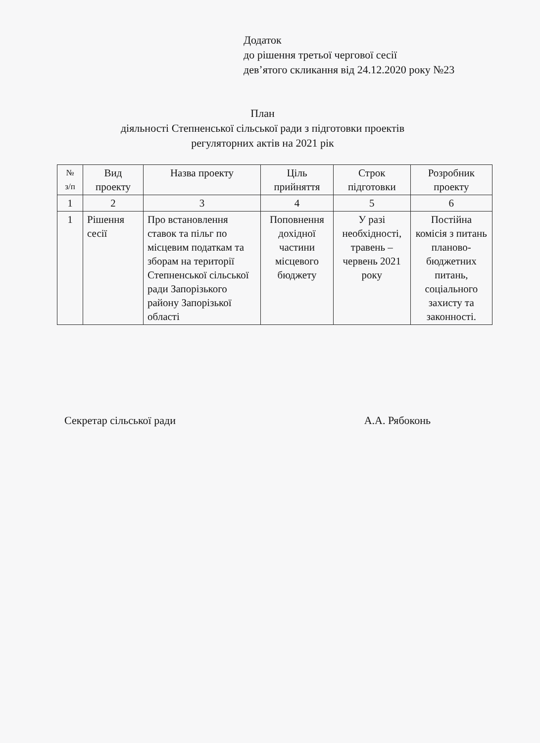Додаток
до рішення третьої чергової сесії
дев’ятого скликання від 24.12.2020 року №23
План
діяльності Степненської сільської ради з підготовки проектів
регуляторних актів на 2021 рік
| № з/п | Вид проекту | Назва проекту | Ціль прийняття | Строк підготовки | Розробник проекту |
| --- | --- | --- | --- | --- | --- |
| 1 | 2 | 3 | 4 | 5 | 6 |
| 1 | Рішення сесії | Про встановлення ставок та пільг по місцевим податкам та зборам на території Степненської сільської ради Запорізького району Запорізької області | Поповнення дохідної частини місцевого бюджету | У разі необхідності, травень – червень 2021 року | Постійна комісія з питань планово-бюджетних питань, соціального захисту та законності. |
Секретар сільської ради А.А. Рябоконь